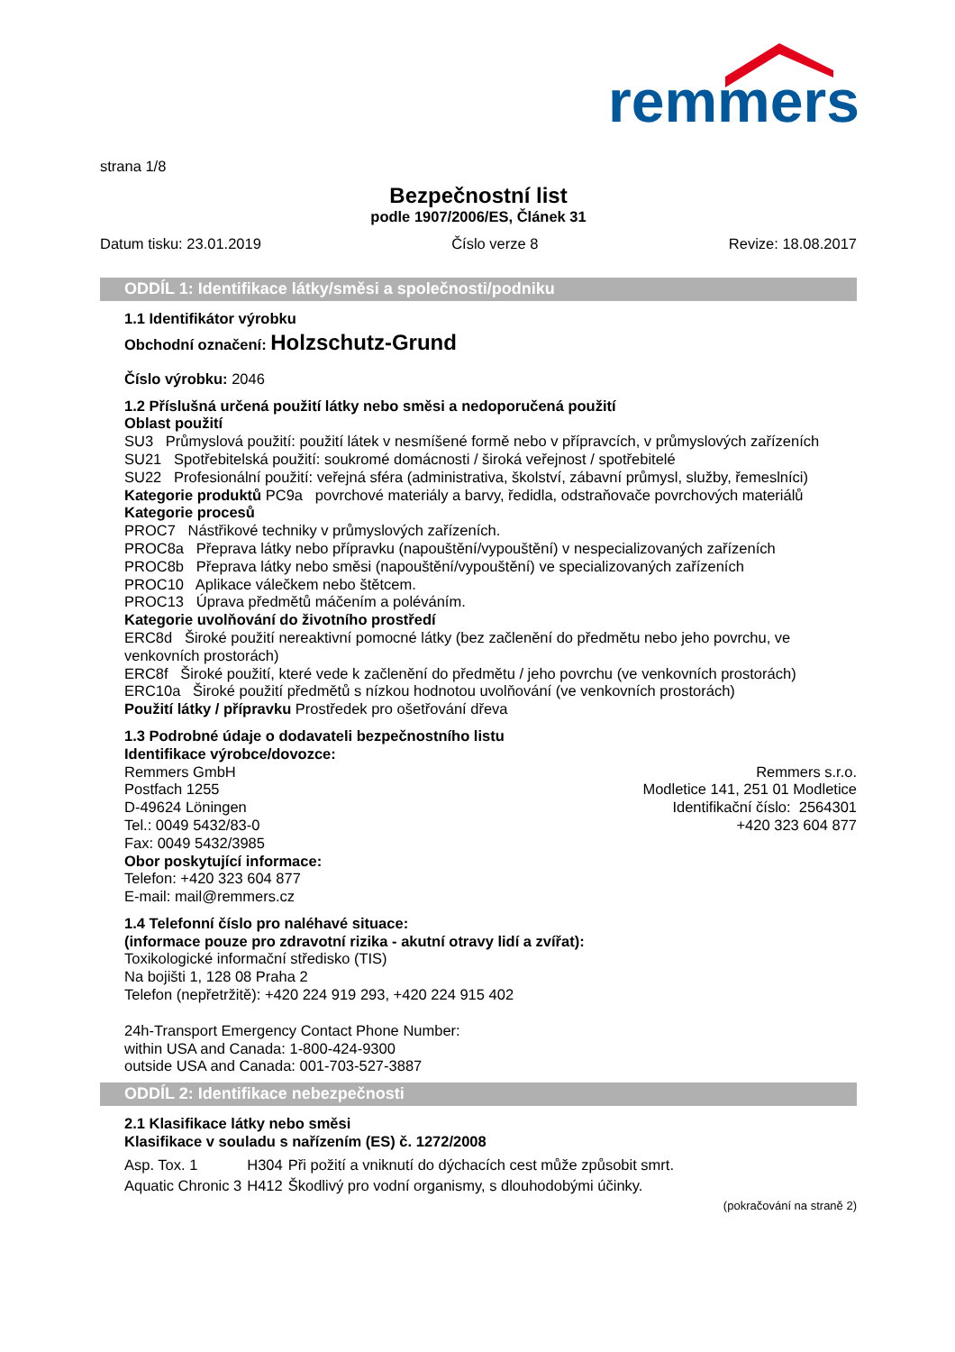remmers
strana 1/8
Bezpečnostní list
podle 1907/2006/ES, Článek 31
Datum tisku: 23.01.2019 Číslo verze 8 Revize: 18.08.2017
ODDÍL 1: Identifikace látky/směsi a společnosti/podniku
1.1 Identifikátor výrobku
Obchodní označení: Holzschutz-Grund
Číslo výrobku: 2046
1.2 Příslušná určená použití látky nebo směsi a nedoporučená použití
Oblast použití
SU3 Průmyslová použití: použití látek v nesmíšené formě nebo v přípravcích, v průmyslových zařízeních
SU21 Spotřebitelská použití: soukromé domácnosti / široká veřejnost / spotřebitelé
SU22 Profesionální použití: veřejná sféra (administrativa, školství, zábavní průmysl, služby, řemeslníci)
Kategorie produktů PC9a povrchové materiály a barvy, ředidla, odstraňovače povrchových materiálů
Kategorie procesů
PROC7 Nástřikové techniky v průmyslových zařízeních.
PROC8a Přeprava látky nebo přípravku (napouštění/vypouštění) v nespecializovaných zařízeních
PROC8b Přeprava látky nebo směsi (napouštění/vypouštění) ve specializovaných zařízeních
PROC10 Aplikace válečkem nebo štětcem.
PROC13 Úprava předmětů máčením a poléváním.
Kategorie uvolňování do životního prostředí
ERC8d Široké použití nereaktivní pomocné látky (bez začlenění do předmětu nebo jeho povrchu, ve venkovních prostorách)
ERC8f Široké použití, které vede k začlenění do předmětu / jeho povrchu (ve venkovních prostorách)
ERC10a Široké použití předmětů s nízkou hodnotou uvolňování (ve venkovních prostorách)
Použití látky / přípravku Prostředek pro ošetřování dřeva
1.3 Podrobné údaje o dodavateli bezpečnostního listu
Identifikace výrobce/dovozce:
Remmers GmbH
Postfach 1255
D-49624 Löningen
Tel.: 0049 5432/83-0
Fax: 0049 5432/3985
Remmers s.r.o.
Modletice 141, 251 01 Modletice
Identifikační číslo: 2564301
+420 323 604 877
Obor poskytující informace:
Telefon: +420 323 604 877
E-mail: mail@remmers.cz
1.4 Telefonní číslo pro naléhavé situace:
(informace pouze pro zdravotní rizika - akutní otravy lidí a zvířat):
Toxikologické informační středisko (TIS)
Na bojišti 1, 128 08 Praha 2
Telefon (nepřetržitě): +420 224 919 293, +420 224 915 402
24h-Transport Emergency Contact Phone Number:
within USA and Canada: 1-800-424-9300
outside USA and Canada: 001-703-527-3887
ODDÍL 2: Identifikace nebezpečnosti
2.1 Klasifikace látky nebo směsi
Klasifikace v souladu s nařízením (ES) č. 1272/2008
| Asp. Tox. 1 | H304 | Při požití a vniknutí do dýchacích cest může způsobit smrt. |
| Aquatic Chronic 3 | H412 | Škodlivý pro vodní organismy, s dlouhodobými účinky. |
(pokračování na straně 2)